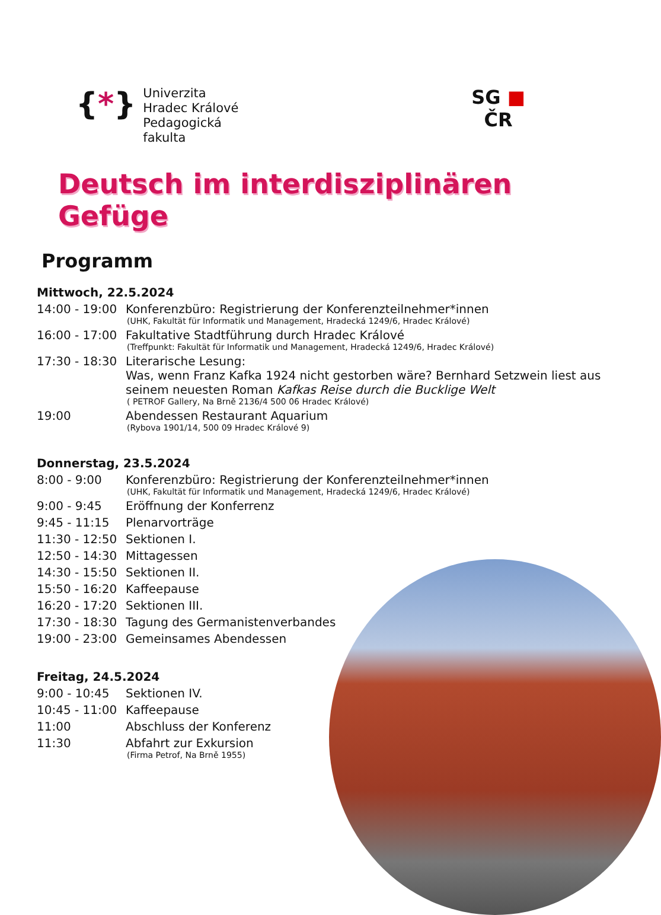{*}
Univerzita
Hradec Králové
Pedagogická
fakulta
SG ■
ČR
Deutsch im interdisziplinären Gefüge
Programm
Mittwoch, 22.5.2024
14:00 - 19:00
Konferenzbüro: Registrierung der Konferenzteilnehmer*innen
(UHK, Fakultät für Informatik und Management, Hradecká 1249/6, Hradec Králové)
16:00 - 17:00
Fakultative Stadtführung durch Hradec Králové
(Treffpunkt: Fakultät für Informatik und Management, Hradecká 1249/6, Hradec Králové)
17:30 - 18:30
Literarische Lesung:
Was, wenn Franz Kafka 1924 nicht gestorben wäre? Bernhard Setzwein liest aus seinem neuesten Roman Kafkas Reise durch die Bucklige Welt
( PETROF Gallery, Na Brně 2136/4 500 06 Hradec Králové)
19:00 Abendessen Restaurant Aquarium
(Rybova 1901/14, 500 09 Hradec Králové 9)
Donnerstag, 23.5.2024
8:00 - 9:00 Konferenzbüro: Registrierung der Konferenzteilnehmer*innen
(UHK, Fakultät für Informatik und Management, Hradecká 1249/6, Hradec Králové)
9:00 - 9:45 Eröffnung der Konferrenz
9:45 - 11:15 Plenarvorträge
11:30 - 12:50
Sektionen I.
12:50 - 14:30
Mittagessen
14:30 - 15:50
Sektionen II.
15:50 - 16:20
Kaffeepause
16:20 - 17:20
Sektionen III.
17:30 - 18:30
Tagung des Germanistenverbandes
19:00 - 23:00
Gemeinsames Abendessen
Freitag, 24.5.2024
9:00 - 10:45 Sektionen IV.
10:45 - 11:00
Kaffeepause
11:00 Abschluss der Konferenz
11:30 Abfahrt zur Exkursion
(Firma Petrof, Na Brně 1955)